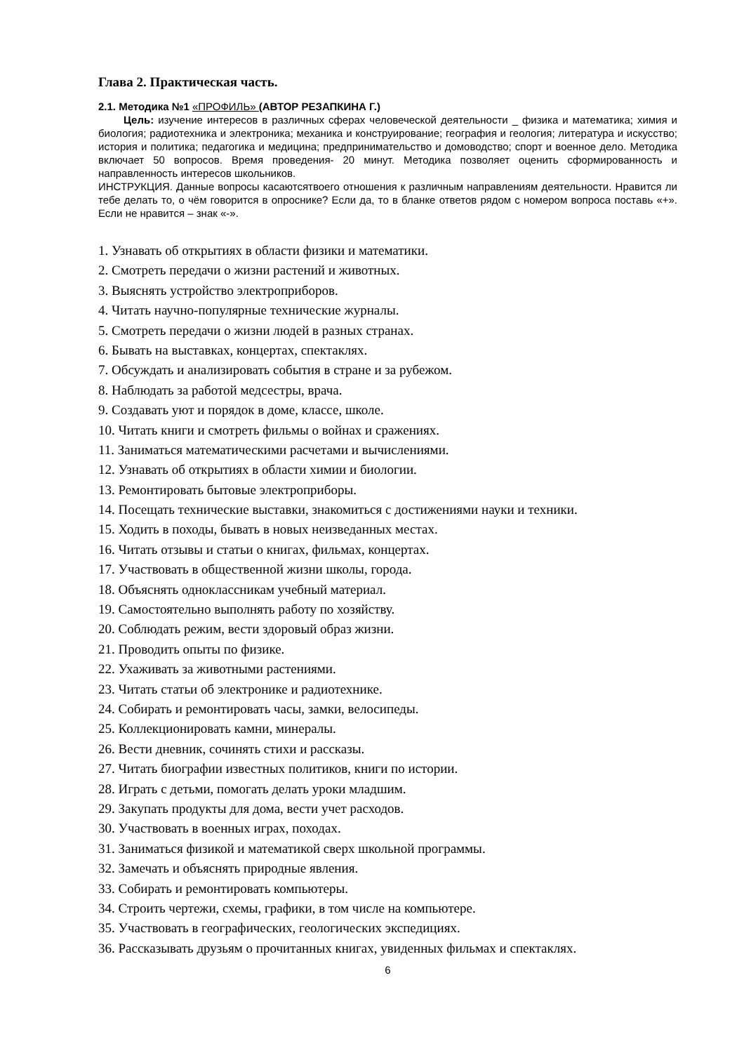Глава 2. Практическая часть.
2.1. Методика №1 «ПРОФИЛЬ» (АВТОР РЕЗАПКИНА Г.)
Цель: изучение интересов в различных сферах человеческой деятельности _ физика и математика; химия и биология; радиотехника и электроника; механика и конструирование; география и геология; литература и искусство; история и политика; педагогика и медицина; предпринимательство и домоводство; спорт и военное дело. Методика включает 50 вопросов. Время проведения- 20 минут. Методика позволяет оценить сформированность и направленность интересов школьников.
ИНСТРУКЦИЯ. Данные вопросы касаютсятвоего отношения к различным направлениям деятельности. Нравится ли тебе делать то, о чём говорится в опроснике? Если да, то в бланке ответов рядом с номером вопроса поставь «+». Если не нравится – знак «-».
1. Узнавать об открытиях в области физики и математики.
2. Смотреть передачи о жизни растений и животных.
3. Выяснять устройство электроприборов.
4. Читать научно-популярные технические журналы.
5. Смотреть передачи о жизни людей в разных странах.
6. Бывать на выставках, концертах, спектаклях.
7. Обсуждать и анализировать события в стране и за рубежом.
8. Наблюдать за работой медсестры, врача.
9. Создавать уют и порядок в доме, классе, школе.
10. Читать книги и смотреть фильмы о войнах и сражениях.
11. Заниматься математическими расчетами и вычислениями.
12. Узнавать об открытиях в области химии и биологии.
13. Ремонтировать бытовые электроприборы.
14. Посещать технические выставки, знакомиться с достижениями науки и техники.
15. Ходить в походы, бывать в новых неизведанных местах.
16. Читать отзывы и статьи о книгах, фильмах, концертах.
17. Участвовать в общественной жизни школы, города.
18. Объяснять одноклассникам учебный материал.
19. Самостоятельно выполнять работу по хозяйству.
20. Соблюдать режим, вести здоровый образ жизни.
21. Проводить опыты по физике.
22. Ухаживать за животными растениями.
23. Читать статьи об электронике и радиотехнике.
24. Собирать и ремонтировать часы, замки, велосипеды.
25. Коллекционировать камни, минералы.
26. Вести дневник, сочинять стихи и рассказы.
27. Читать биографии известных политиков, книги по истории.
28. Играть с детьми, помогать делать уроки младшим.
29. Закупать продукты для дома, вести учет расходов.
30. Участвовать в военных играх, походах.
31. Заниматься физикой и математикой сверх школьной программы.
32. Замечать и объяснять природные явления.
33. Собирать и ремонтировать компьютеры.
34. Строить чертежи, схемы, графики, в том числе на компьютере.
35. Участвовать в географических, геологических экспедициях.
36. Рассказывать друзьям о прочитанных книгах, увиденных фильмах и спектаклях.
6